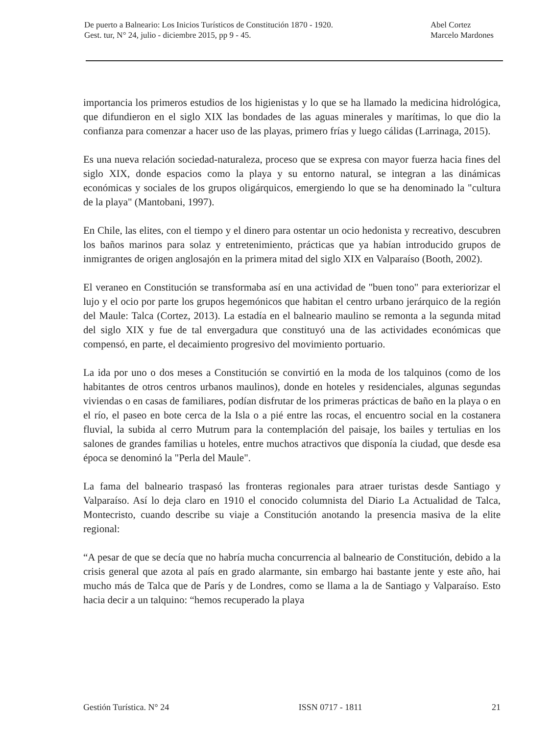De puerto a Balneario: Los Inicios Turísticos de Constitución 1870 - 1920.
Gest. tur, N° 24, julio - diciembre 2015, pp 9 - 45.
Abel Cortez
Marcelo Mardones
importancia los primeros estudios de los higienistas y lo que se ha llamado la medicina hidrológica, que difundieron en el siglo XIX las bondades de las aguas minerales y marítimas, lo que dio la confianza para comenzar a hacer uso de las playas, primero frías y luego cálidas (Larrinaga, 2015).
Es una nueva relación sociedad-naturaleza, proceso que se expresa con mayor fuerza hacia fines del siglo XIX, donde espacios como la playa y su entorno natural, se integran a las dinámicas económicas y sociales de los grupos oligárquicos, emergiendo lo que se ha denominado la "cultura de la playa" (Mantobani, 1997).
En Chile, las elites, con el tiempo y el dinero para ostentar un ocio hedonista y recreativo, descubren los baños marinos para solaz y entretenimiento, prácticas que ya habían introducido grupos de inmigrantes de origen anglosajón en la primera mitad del siglo XIX en Valparaíso (Booth, 2002).
El veraneo en Constitución se transformaba así en una actividad de "buen tono" para exteriorizar el lujo y el ocio por parte los grupos hegemónicos que habitan el centro urbano jerárquico de la región del Maule: Talca (Cortez, 2013). La estadía en el balneario maulino se remonta a la segunda mitad del siglo XIX y fue de tal envergadura que constituyó una de las actividades económicas que compensó, en parte, el decaimiento progresivo del movimiento portuario.
La ida por uno o dos meses a Constitución se convirtió en la moda de los talquinos (como de los habitantes de otros centros urbanos maulinos), donde en hoteles y residenciales, algunas segundas viviendas o en casas de familiares, podían disfrutar de los primeras prácticas de baño en la playa o en el río, el paseo en bote cerca de la Isla o a pié entre las rocas, el encuentro social en la costanera fluvial, la subida al cerro Mutrum para la contemplación del paisaje, los bailes y tertulias en los salones de grandes familias u hoteles, entre muchos atractivos que disponía la ciudad, que desde esa época se denominó la "Perla del Maule".
La fama del balneario traspasó las fronteras regionales para atraer turistas desde Santiago y Valparaíso. Así lo deja claro en 1910 el conocido columnista del Diario La Actualidad de Talca, Montecristo, cuando describe su viaje a Constitución anotando la presencia masiva de la elite regional:
“A pesar de que se decía que no habría mucha concurrencia al balneario de Constitución, debido a la crisis general que azota al país en grado alarmante, sin embargo hai bastante jente y este año, hai mucho más de Talca que de París y de Londres, como se llama a la de Santiago y Valparaíso. Esto hacia decir a un talquino: “hemos recuperado la playa
Gestión Turística. N° 24 ISSN 0717 - 1811 21